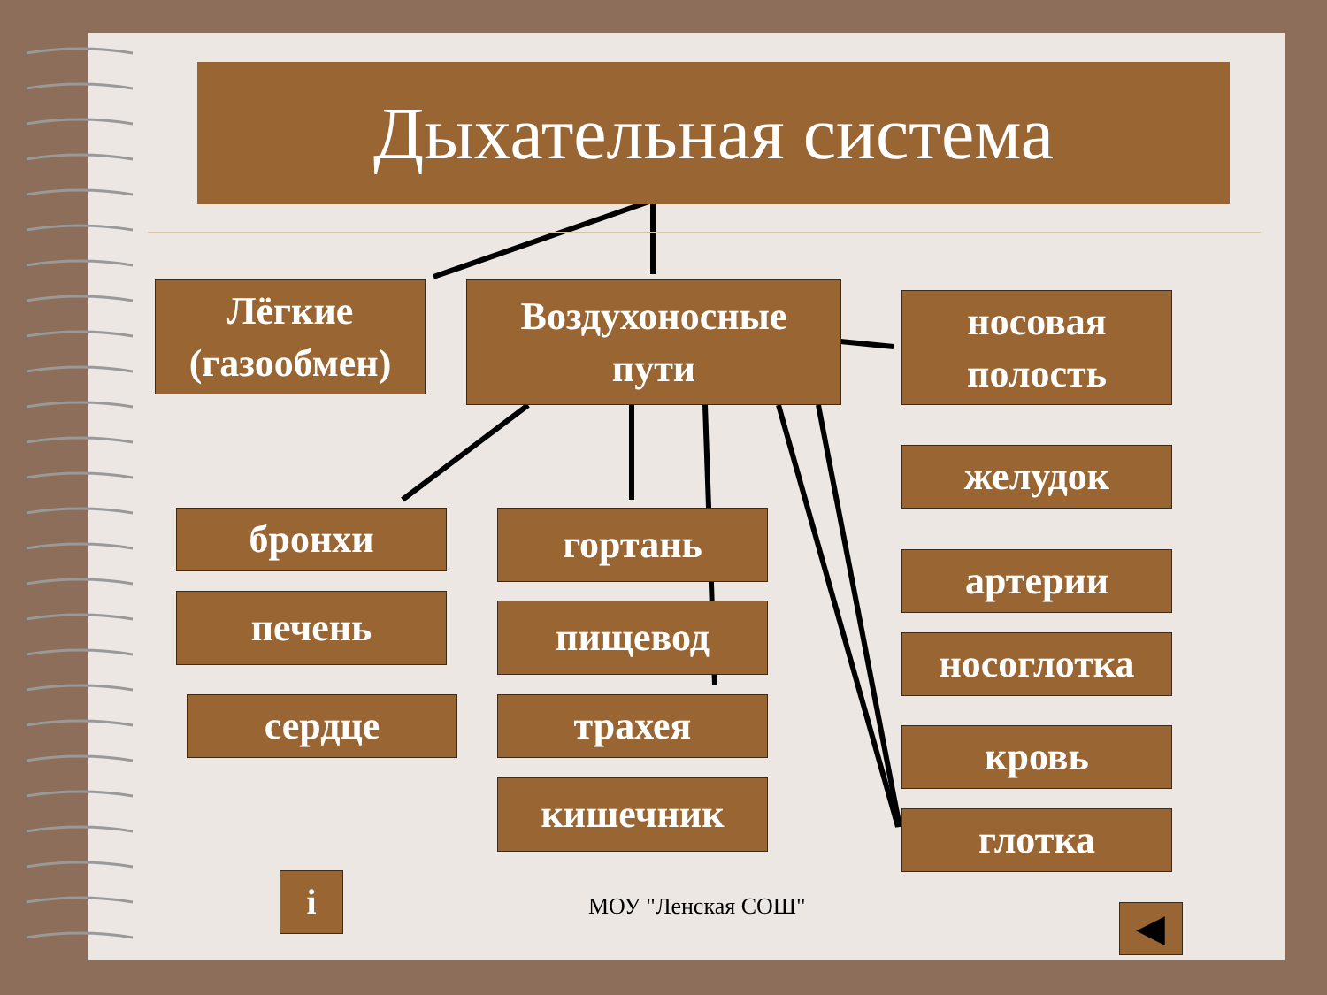Дыхательная система
Лёгкие
(газообмен)
Воздухоносные
пути
носовая
полость
желудок
бронхи гортань
артерии
печень пищевод
носоглотка
сердце трахея
кровь
кишечник
глотка
i МОУ "Ленская СОШ" ◀